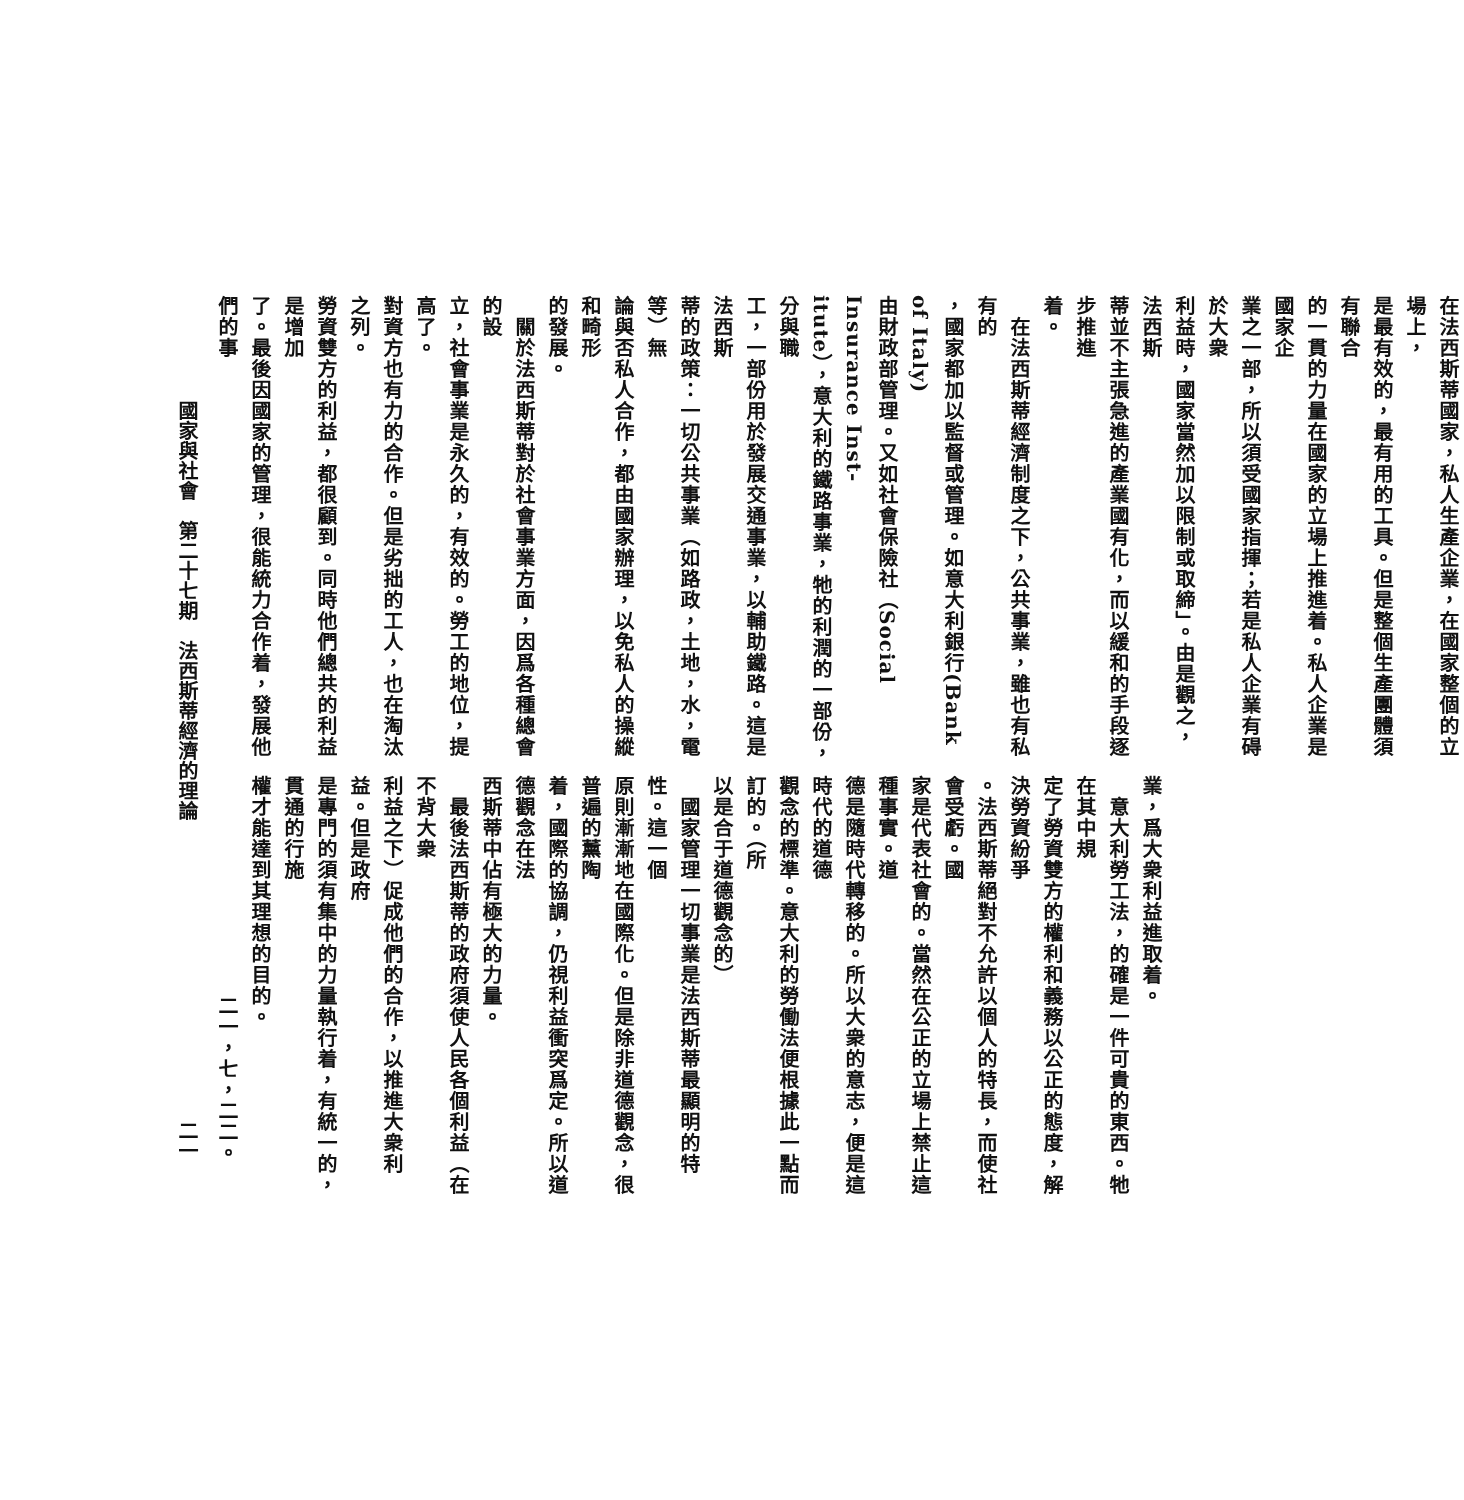在法西斯蒂國家，私人生產企業，在國家整個的立場上，
是最有效的，最有用的工具。但是整個生產團體須有聯合
的一貫的力量在國家的立場上推進着。私人企業是國家企
業之一部，所以須受國家指揮；若是私人企業有碍於大衆
利益時，國家當然加以限制或取締」。由是觀之，法西斯
蒂並不主張急進的產業國有化，而以緩和的手段逐步推進
着。
　在法西斯蒂經濟制度之下，公共事業，雖也有私有的
，國家都加以監督或管理。如意大利銀行(Bank of Italy)
由財政部管理。又如社會保險社（Social Insurance Inst-
itute），意大利的鐵路事業，牠的利潤的一部份，分與職
工，一部份用於發展交通事業，以輔助鐵路。這是法西斯
蒂的政策：一切公共事業（如路政，土地，水，電等）無
論與否私人合作，都由國家辦理，以免私人的操縱和畸形
的發展。
　關於法西斯蒂對於社會事業方面，因爲各種總會的設
立，社會事業是永久的，有效的。勞工的地位，提高了。
對資方也有力的合作。但是劣拙的工人，也在淘汰之列。
勞資雙方的利益，都很顧到。同時他們總共的利益是增加
了。最後因國家的管理，很能統力合作着，發展他們的事
業，爲大衆利益進取着。
　意大利勞工法，的確是一件可貴的東西。牠在其中規
定了勞資雙方的權利和義務以公正的態度，解決勞資紛爭
。法西斯蒂絕對不允許以個人的特長，而使社會受虧。國
家是代表社會的。當然在公正的立場上禁止這種事實。道
德是隨時代轉移的。所以大衆的意志，便是這時代的道德
觀念的標準。意大利的勞働法便根據此一點而訂的。（所
以是合于道德觀念的）
　國家管理一切事業是法西斯蒂最顯明的特性。這一個
原則漸漸地在國際化。但是除非道德觀念，很普遍的薰陶
着，國際的協調，仍視利益衝突爲定。所以道德觀念在法
西斯蒂中佔有極大的力量。
　最後法西斯蒂的政府須使人民各個利益（在不背大衆
利益之下）促成他們的合作，以推進大衆利益。但是政府
是專門的須有集中的力量執行着，有統一的，貫通的行施
權才能達到其理想的目的。
二一，七，二二。
國家與社會　第二十七期　法西斯蒂經濟的理論 二一